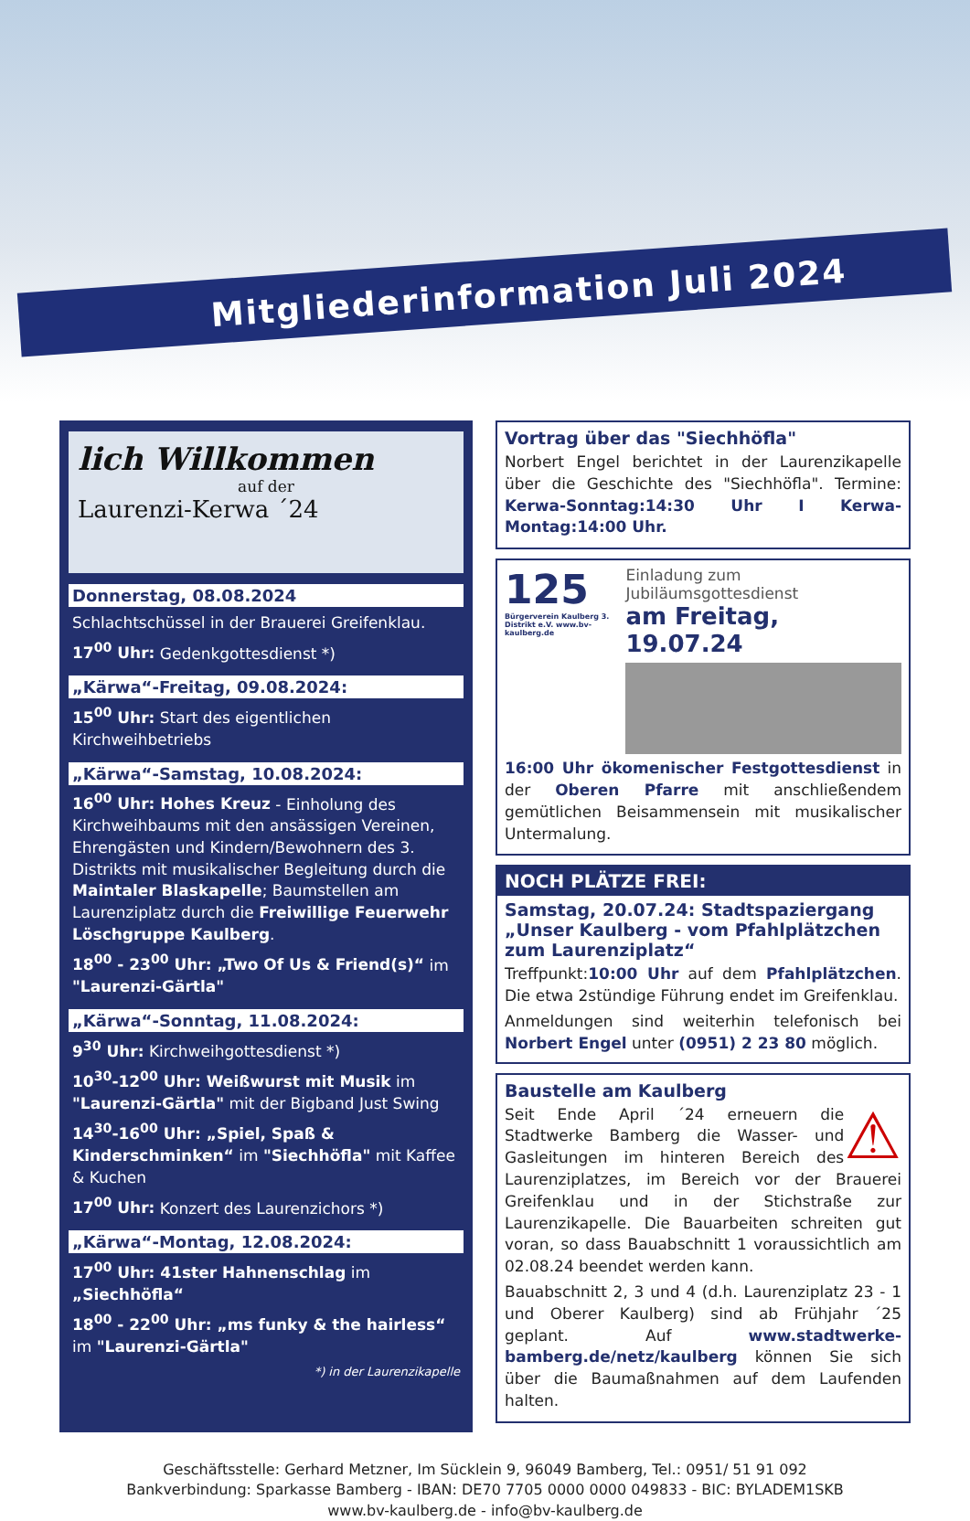Mitgliederinformation Juli 2024
lich Willkommen
auf der
Laurenzi-Kerwa ´24
Donnerstag, 08.08.2024
Schlachtschüssel in der Brauerei Greifenklau.
17<sup>00</sup> Uhr: Gedenkgottesdienst *)
„Kärwa“-Freitag, 09.08.2024:
15<sup>00</sup> Uhr: Start des eigentlichen Kirchweihbetriebs
„Kärwa“-Samstag, 10.08.2024:
16<sup>00</sup> Uhr: Hohes Kreuz - Einholung des Kirchweihbaums mit den ansässigen Vereinen, Ehrengästen und Kindern/Bewohnern des 3. Distrikts mit musikalischer Begleitung durch die Maintaler Blaskapelle; Baumstellen am Laurenziplatz durch die Freiwillige Feuerwehr Löschgruppe Kaulberg.
18<sup>00</sup> - 23<sup>00</sup> Uhr: „Two Of Us & Friend(s)“ im "Laurenzi-Gärtla"
„Kärwa“-Sonntag, 11.08.2024:
9<sup>30</sup> Uhr: Kirchweihgottesdienst *)
10<sup>30</sup>-12<sup>00</sup> Uhr: Weißwurst mit Musik im "Laurenzi-Gärtla" mit der Bigband Just Swing
14<sup>30</sup>-16<sup>00</sup> Uhr: „Spiel, Spaß & Kinderschminken“ im "Siechhöfla" mit Kaffee & Kuchen
17<sup>00</sup> Uhr: Konzert des Laurenzichors *)
„Kärwa“-Montag, 12.08.2024:
17<sup>00</sup> Uhr: 41ster Hahnenschlag im „Siechhöfla“
18<sup>00</sup> - 22<sup>00</sup> Uhr: „ms funky & the hairless“ im "Laurenzi-Gärtla"
*) in der Laurenzikapelle
Vortrag über das "Siechhöfla"
Norbert Engel berichtet in der Laurenzikapelle über die Geschichte des "Siechhöfla". Termine: Kerwa-Sonntag:14:30 Uhr I Kerwa-Montag:14:00 Uhr.
125
Bürgerverein Kaulberg 3. Distrikt e.V. www.bv-kaulberg.de
Einladung zum Jubiläumsgottesdienst
am Freitag, 19.07.24
16:00 Uhr ökomenischer Festgottesdienst in der Oberen Pfarre mit anschließendem gemütlichen Beisammensein mit musikalischer Untermalung.
NOCH PLÄTZE FREI:
Samstag, 20.07.24: Stadtspaziergang „Unser Kaulberg - vom Pfahlplätzchen zum Laurenziplatz“
Treffpunkt:10:00 Uhr auf dem Pfahlplätzchen. Die etwa 2stündige Führung endet im Greifenklau.
Anmeldungen sind weiterhin telefonisch bei Norbert Engel unter (0951) 2 23 80 möglich.
Baustelle am Kaulberg
⚠ Seit Ende April ´24 erneuern die Stadtwerke Bamberg die Wasser- und Gasleitungen im hinteren Bereich des Laurenziplatzes, im Bereich vor der Brauerei Greifenklau und in der Stichstraße zur Laurenzikapelle. Die Bauarbeiten schreiten gut voran, so dass Bauabschnitt 1 voraussichtlich am 02.08.24 beendet werden kann.
Bauabschnitt 2, 3 und 4 (d.h. Laurenziplatz 23 - 1 und Oberer Kaulberg) sind ab Frühjahr ´25 geplant. Auf www.stadtwerke-bamberg.de/netz/kaulberg können Sie sich über die Baumaßnahmen auf dem Laufenden halten.
Geschäftsstelle: Gerhard Metzner, Im Sücklein 9, 96049 Bamberg, Tel.: 0951/ 51 91 092
Bankverbindung: Sparkasse Bamberg - IBAN: DE70 7705 0000 0000 049833 - BIC: BYLADEM1SKB
www.bv-kaulberg.de - info@bv-kaulberg.de